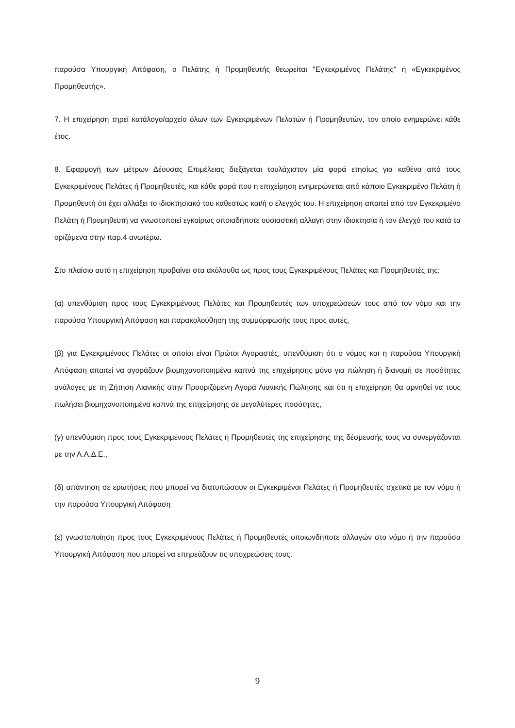παρούσα Υπουργική Απόφαση, ο Πελάτης ή Προμηθευτής θεωρείται "Εγκεκριμένος Πελάτης" ή «Εγκεκριμένος Προμηθευτής».
7. Η επιχείρηση τηρεί κατάλογο/αρχείο όλων των Εγκεκριμένων Πελατών ή Προμηθευτών, τον οποίο ενημερώνει κάθε έτος.
8. Εφαρμογή των μέτρων Δέουσας Επιμέλειας διεξάγεται τουλάχιστον μία φορά ετησίως για καθένα από τους Εγκεκριμένους Πελάτες ή Προμηθευτές, και κάθε φορά που η επιχείρηση ενημερώνεται από κάποιο Εγκεκριμένο Πελάτη ή Προμηθευτή ότι έχει αλλάξει το ιδιοκτησιακό του καθεστώς και/ή ο έλεγχός του. Η επιχείρηση απαιτεί από τον Εγκεκριμένο Πελάτη ή Προμηθευτή να γνωστοποιεί εγκαίρως οποιαδήποτε ουσιαστική αλλαγή στην ιδιοκτησία ή τον έλεγχό του κατά τα οριζόμενα στην παρ.4 ανωτέρω.
Στο πλαίσιο αυτό η επιχείρηση προβαίνει στα ακόλουθα ως προς τους Εγκεκριμένους Πελάτες και Προμηθευτές της:
(α) υπενθύμιση προς τους Εγκεκριμένους Πελάτες και Προμηθευτές των υποχρεώσεών τους από τον νόμο και την παρούσα Υπουργική Απόφαση και παρακολούθηση της συμμόρφωσής τους προς αυτές,
(β) για Εγκεκριμένους Πελάτες οι οποίοι είναι Πρώτοι Αγοραστές, υπενθύμιση ότι ο νόμος και η παρούσα Υπουργική Απόφαση απαιτεί να αγοράζουν βιομηχανοποιημένα καπνά της επιχείρησης μόνο για πώληση ή διανομή σε ποσότητες ανάλογες με τη Ζήτηση Λιανικής στην Προοριζόμενη Αγορά Λιανικής Πώλησης και ότι η επιχείρηση θα αρνηθεί να τους πωλήσει βιομηχανοποιημένα καπνά της επιχείρησης σε μεγαλύτερες ποσότητες,
(γ) υπενθύμιση προς τους Εγκεκριμένους Πελάτες ή Προμηθευτές της επιχείρησης της δέσμευσής τους να συνεργάζονται με την Α.Α.Δ.Ε.,
(δ) απάντηση σε ερωτήσεις που μπορεί να διατυπώσουν οι Εγκεκριμένοι Πελάτες ή Προμηθευτές σχετικά με τον νόμο ή την παρούσα Υπουργική Απόφαση
(ε) γνωστοποίηση προς τους Εγκεκριμένους Πελάτες ή Προμηθευτές οποιωνδήποτε αλλαγών στο νόμο ή την παρούσα Υπουργική Απόφαση που μπορεί να επηρεάζουν τις υποχρεώσεις τους.
9